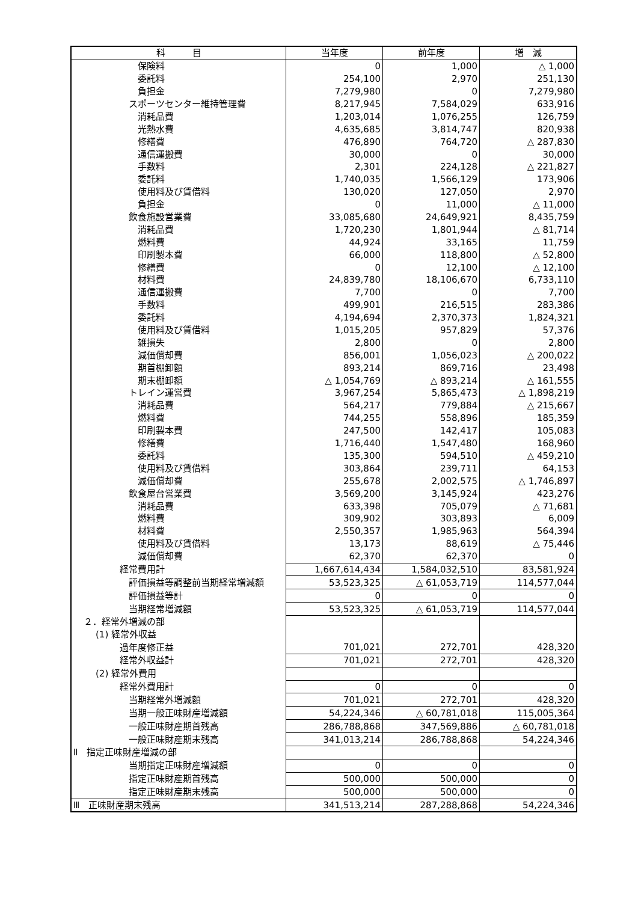| 科 目 | 当年度 | 前年度 | 増 減 |
| --- | --- | --- | --- |
| 保険料 | 0 | 1,000 | △ 1,000 |
| 委託料 | 254,100 | 2,970 | 251,130 |
| 負担金 | 7,279,980 | 0 | 7,279,980 |
| スポーツセンター維持管理費 | 8,217,945 | 7,584,029 | 633,916 |
| 消耗品費 | 1,203,014 | 1,076,255 | 126,759 |
| 光熱水費 | 4,635,685 | 3,814,747 | 820,938 |
| 修繕費 | 476,890 | 764,720 | △ 287,830 |
| 通信運搬費 | 30,000 | 0 | 30,000 |
| 手数料 | 2,301 | 224,128 | △ 221,827 |
| 委託料 | 1,740,035 | 1,566,129 | 173,906 |
| 使用料及び賃借料 | 130,020 | 127,050 | 2,970 |
| 負担金 | 0 | 11,000 | △ 11,000 |
| 飲食施設営業費 | 33,085,680 | 24,649,921 | 8,435,759 |
| 消耗品費 | 1,720,230 | 1,801,944 | △ 81,714 |
| 燃料費 | 44,924 | 33,165 | 11,759 |
| 印刷製本費 | 66,000 | 118,800 | △ 52,800 |
| 修繕費 | 0 | 12,100 | △ 12,100 |
| 材料費 | 24,839,780 | 18,106,670 | 6,733,110 |
| 通信運搬費 | 7,700 | 0 | 7,700 |
| 手数料 | 499,901 | 216,515 | 283,386 |
| 委託料 | 4,194,694 | 2,370,373 | 1,824,321 |
| 使用料及び賃借料 | 1,015,205 | 957,829 | 57,376 |
| 雑損失 | 2,800 | 0 | 2,800 |
| 減価償却費 | 856,001 | 1,056,023 | △ 200,022 |
| 期首棚卸額 | 893,214 | 869,716 | 23,498 |
| 期末棚卸額 | △ 1,054,769 | △ 893,214 | △ 161,555 |
| トレイン運営費 | 3,967,254 | 5,865,473 | △ 1,898,219 |
| 消耗品費 | 564,217 | 779,884 | △ 215,667 |
| 燃料費 | 744,255 | 558,896 | 185,359 |
| 印刷製本費 | 247,500 | 142,417 | 105,083 |
| 修繕費 | 1,716,440 | 1,547,480 | 168,960 |
| 委託料 | 135,300 | 594,510 | △ 459,210 |
| 使用料及び賃借料 | 303,864 | 239,711 | 64,153 |
| 減価償却費 | 255,678 | 2,002,575 | △ 1,746,897 |
| 飲食屋台営業費 | 3,569,200 | 3,145,924 | 423,276 |
| 消耗品費 | 633,398 | 705,079 | △ 71,681 |
| 燃料費 | 309,902 | 303,893 | 6,009 |
| 材料費 | 2,550,357 | 1,985,963 | 564,394 |
| 使用料及び賃借料 | 13,173 | 88,619 | △ 75,446 |
| 減価償却費 | 62,370 | 62,370 | 0 |
| 経常費用計 | 1,667,614,434 | 1,584,032,510 | 83,581,924 |
| 評価損益等調整前当期経常増減額 | 53,523,325 | △ 61,053,719 | 114,577,044 |
| 評価損益等計 | 0 | 0 | 0 |
| 当期経常増減額 | 53,523,325 | △ 61,053,719 | 114,577,044 |
| ２．経常外増減の部 | | | |
| (1) 経常外収益 | | | |
| 過年度修正益 | 701,021 | 272,701 | 428,320 |
| 経常外収益計 | 701,021 | 272,701 | 428,320 |
| (2) 経常外費用 | | | |
| 経常外費用計 | 0 | 0 | 0 |
| 当期経常外増減額 | 701,021 | 272,701 | 428,320 |
| 当期一般正味財産増減額 | 54,224,346 | △ 60,781,018 | 115,005,364 |
| 一般正味財産期首残高 | 286,788,868 | 347,569,886 | △ 60,781,018 |
| 一般正味財産期末残高 | 341,013,214 | 286,788,868 | 54,224,346 |
| Ⅱ 指定正味財産増減の部 | | | |
| 当期指定正味財産増減額 | 0 | 0 | 0 |
| 指定正味財産期首残高 | 500,000 | 500,000 | 0 |
| 指定正味財産期末残高 | 500,000 | 500,000 | 0 |
| Ⅲ 正味財産期末残高 | 341,513,214 | 287,288,868 | 54,224,346 |